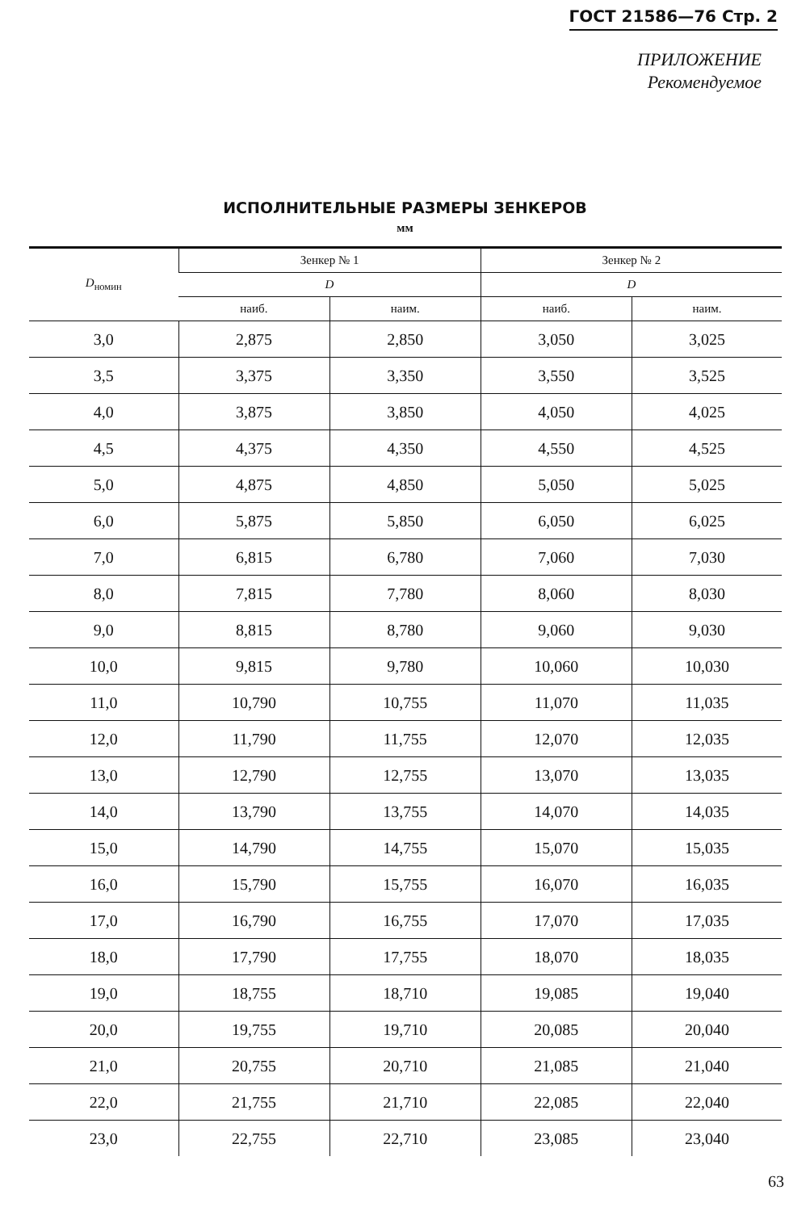ГОСТ 21586—76 Стр. 2
ПРИЛОЖЕНИЕ
Рекомендуемое
ИСПОЛНИТЕЛЬНЫЕ РАЗМЕРЫ ЗЕНКЕРОВ
мм
| D<sub>номин</sub> | Зенкер № 1 | | Зенкер № 2 | |
| --- | --- | --- | --- | --- |
| | D | | D | |
| | наиб. | наим. | наиб. | наим. |
| 3,0 | 2,875 | 2,850 | 3,050 | 3,025 |
| 3,5 | 3,375 | 3,350 | 3,550 | 3,525 |
| 4,0 | 3,875 | 3,850 | 4,050 | 4,025 |
| 4,5 | 4,375 | 4,350 | 4,550 | 4,525 |
| 5,0 | 4,875 | 4,850 | 5,050 | 5,025 |
| 6,0 | 5,875 | 5,850 | 6,050 | 6,025 |
| 7,0 | 6,815 | 6,780 | 7,060 | 7,030 |
| 8,0 | 7,815 | 7,780 | 8,060 | 8,030 |
| 9,0 | 8,815 | 8,780 | 9,060 | 9,030 |
| 10,0 | 9,815 | 9,780 | 10,060 | 10,030 |
| 11,0 | 10,790 | 10,755 | 11,070 | 11,035 |
| 12,0 | 11,790 | 11,755 | 12,070 | 12,035 |
| 13,0 | 12,790 | 12,755 | 13,070 | 13,035 |
| 14,0 | 13,790 | 13,755 | 14,070 | 14,035 |
| 15,0 | 14,790 | 14,755 | 15,070 | 15,035 |
| 16,0 | 15,790 | 15,755 | 16,070 | 16,035 |
| 17,0 | 16,790 | 16,755 | 17,070 | 17,035 |
| 18,0 | 17,790 | 17,755 | 18,070 | 18,035 |
| 19,0 | 18,755 | 18,710 | 19,085 | 19,040 |
| 20,0 | 19,755 | 19,710 | 20,085 | 20,040 |
| 21,0 | 20,755 | 20,710 | 21,085 | 21,040 |
| 22,0 | 21,755 | 21,710 | 22,085 | 22,040 |
| 23,0 | 22,755 | 22,710 | 23,085 | 23,040 |
63